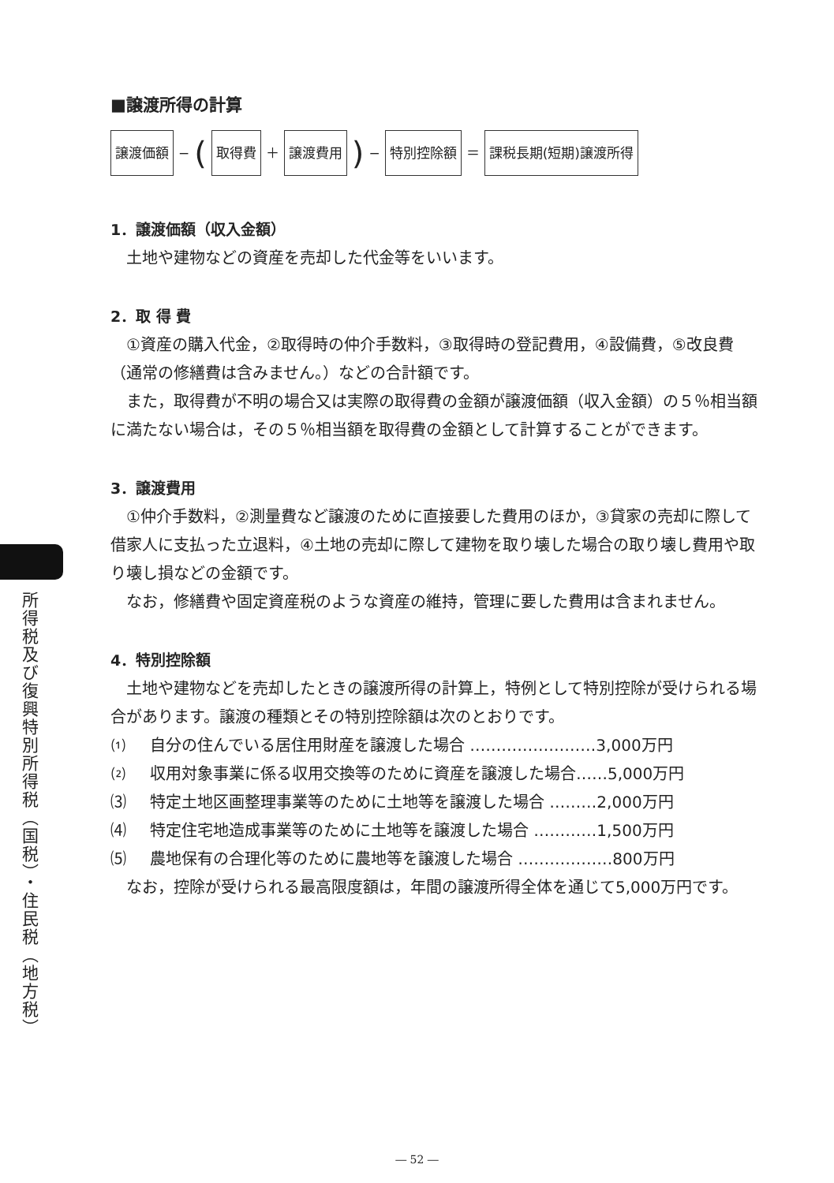■譲渡所得の計算
譲渡価額 − (取得費 ＋ 譲渡費用) − 特別控除額 ＝ 課税長期(短期)譲渡所得
1．譲渡価額（収入金額）
土地や建物などの資産を売却した代金等をいいます。
2．取 得 費
①資産の購入代金，②取得時の仲介手数料，③取得時の登記費用，④設備費，⑤改良費（通常の修繕費は含みません。）などの合計額です。
また，取得費が不明の場合又は実際の取得費の金額が譲渡価額（収入金額）の５％相当額に満たない場合は，その５％相当額を取得費の金額として計算することができます。
3．譲渡費用
①仲介手数料，②測量費など譲渡のために直接要した費用のほか，③貸家の売却に際して借家人に支払った立退料，④土地の売却に際して建物を取り壊した場合の取り壊し費用や取り壊し損などの金額です。
なお，修繕費や固定資産税のような資産の維持，管理に要した費用は含まれません。
4．特別控除額
土地や建物などを売却したときの譲渡所得の計算上，特例として特別控除が受けられる場合があります。譲渡の種類とその特別控除額は次のとおりです。
⑴ 自分の住んでいる居住用財産を譲渡した場合 ……………………3,000万円
⑵ 収用対象事業に係る収用交換等のために資産を譲渡した場合……5,000万円
⑶ 特定土地区画整理事業等のために土地等を譲渡した場合 ………2,000万円
⑷ 特定住宅地造成事業等のために土地等を譲渡した場合 …………1,500万円
⑸ 農地保有の合理化等のために農地等を譲渡した場合 ………………800万円
なお，控除が受けられる最高限度額は，年間の譲渡所得全体を通じて5,000万円です。
所得税及び復興特別所得税（国税）・住民税（地方税）
― 52 ―